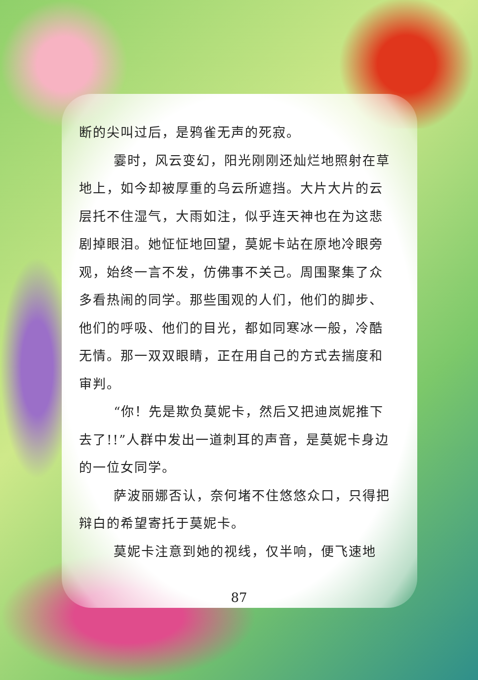断的尖叫过后，是鸦雀无声的死寂。
霎时，风云变幻，阳光刚刚还灿烂地照射在草地上，如今却被厚重的乌云所遮挡。大片大片的云层托不住湿气，大雨如注，似乎连天神也在为这悲剧掉眼泪。她怔怔地回望，莫妮卡站在原地冷眼旁观，始终一言不发，仿佛事不关己。周围聚集了众多看热闹的同学。那些围观的人们，他们的脚步、他们的呼吸、他们的目光，都如同寒冰一般，冷酷无情。那一双双眼睛，正在用自己的方式去揣度和审判。
“你！先是欺负莫妮卡，然后又把迪岚妮推下去了!!”人群中发出一道刺耳的声音，是莫妮卡身边的一位女同学。
萨波丽娜否认，奈何堵不住悠悠众口，只得把辩白的希望寄托于莫妮卡。
莫妮卡注意到她的视线，仅半响，便飞速地
87